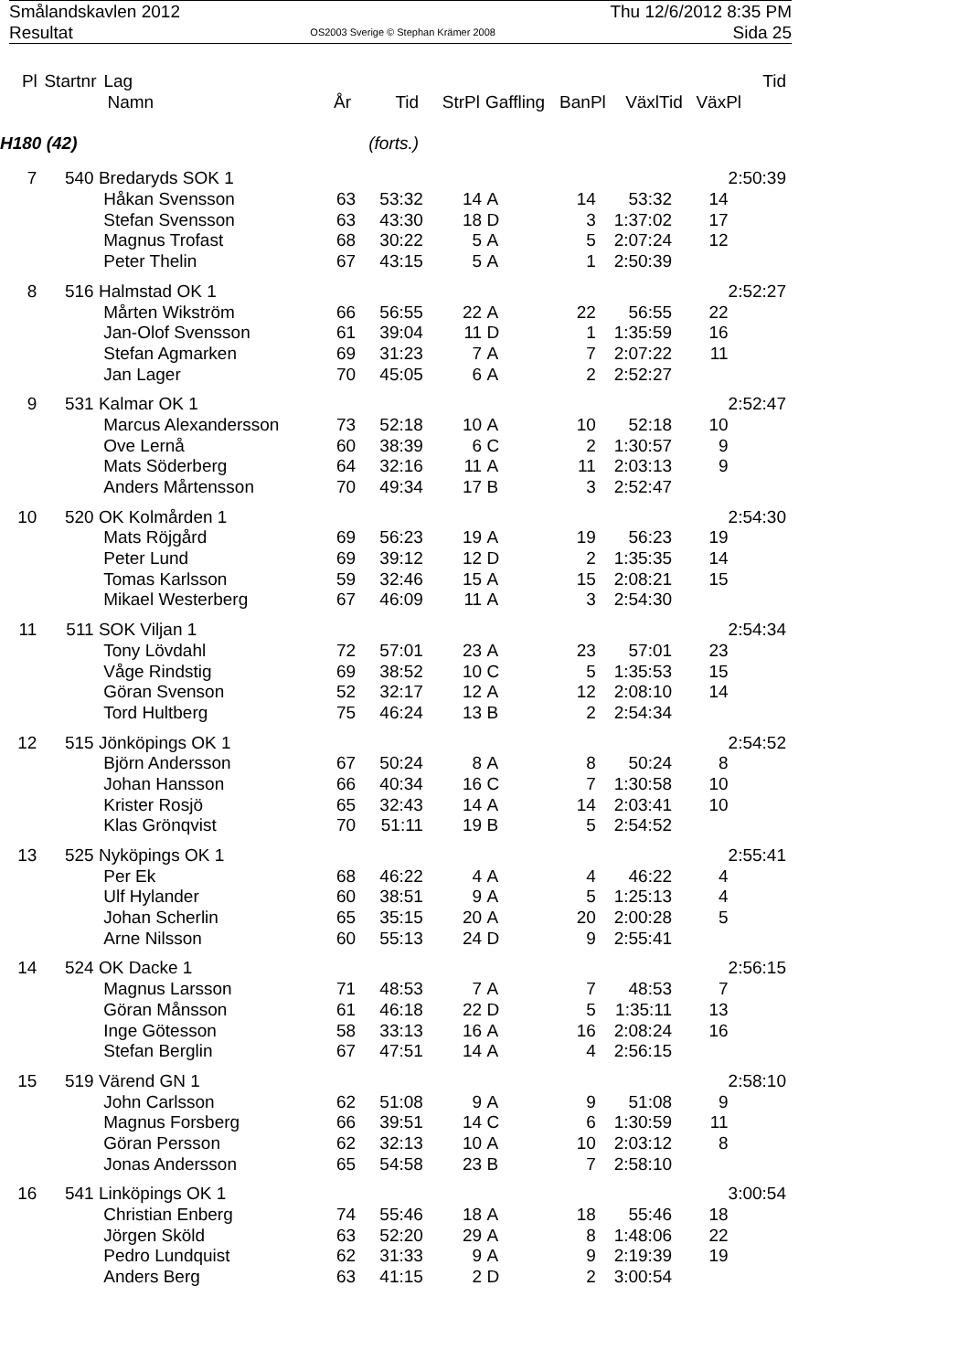Smålandskavlen 2012 Thu 12/6/2012 8:35 PM
Resultat OS2003 Sverige © Stephan Krämer 2008 Sida 25
| Pl | Startnr | Lag | | | | | | | | Tid |
| --- | --- | --- | --- | --- | --- | --- | --- | --- | --- | --- |
| | | Namn | År | Tid | StrPl | Gaffling | BanPl | VäxlTid | VäxPl | |
| H180 (42) | | | (forts.) | | | | | | | |
| 7 | 540 | Bredaryds SOK 1 | | | | | | | | 2:50:39 |
| | | Håkan Svensson | 63 | 53:32 | 14 | A | 14 | 53:32 | 14 | |
| | | Stefan Svensson | 63 | 43:30 | 18 | D | 3 | 1:37:02 | 17 | |
| | | Magnus Trofast | 68 | 30:22 | 5 | A | 5 | 2:07:24 | 12 | |
| | | Peter Thelin | 67 | 43:15 | 5 | A | 1 | 2:50:39 | | |
| 8 | 516 | Halmstad OK 1 | | | | | | | | 2:52:27 |
| | | Mårten Wikström | 66 | 56:55 | 22 | A | 22 | 56:55 | 22 | |
| | | Jan-Olof Svensson | 61 | 39:04 | 11 | D | 1 | 1:35:59 | 16 | |
| | | Stefan Agmarken | 69 | 31:23 | 7 | A | 7 | 2:07:22 | 11 | |
| | | Jan Lager | 70 | 45:05 | 6 | A | 2 | 2:52:27 | | |
| 9 | 531 | Kalmar OK 1 | | | | | | | | 2:52:47 |
| | | Marcus Alexandersson | 73 | 52:18 | 10 | A | 10 | 52:18 | 10 | |
| | | Ove Lernå | 60 | 38:39 | 6 | C | 2 | 1:30:57 | 9 | |
| | | Mats Söderberg | 64 | 32:16 | 11 | A | 11 | 2:03:13 | 9 | |
| | | Anders Mårtensson | 70 | 49:34 | 17 | B | 3 | 2:52:47 | | |
| 10 | 520 | OK Kolmården 1 | | | | | | | | 2:54:30 |
| | | Mats Röjgård | 69 | 56:23 | 19 | A | 19 | 56:23 | 19 | |
| | | Peter Lund | 69 | 39:12 | 12 | D | 2 | 1:35:35 | 14 | |
| | | Tomas Karlsson | 59 | 32:46 | 15 | A | 15 | 2:08:21 | 15 | |
| | | Mikael Westerberg | 67 | 46:09 | 11 | A | 3 | 2:54:30 | | |
| 11 | 511 | SOK Viljan 1 | | | | | | | | 2:54:34 |
| | | Tony Lövdahl | 72 | 57:01 | 23 | A | 23 | 57:01 | 23 | |
| | | Våge Rindstig | 69 | 38:52 | 10 | C | 5 | 1:35:53 | 15 | |
| | | Göran Svenson | 52 | 32:17 | 12 | A | 12 | 2:08:10 | 14 | |
| | | Tord Hultberg | 75 | 46:24 | 13 | B | 2 | 2:54:34 | | |
| 12 | 515 | Jönköpings OK 1 | | | | | | | | 2:54:52 |
| | | Björn Andersson | 67 | 50:24 | 8 | A | 8 | 50:24 | 8 | |
| | | Johan Hansson | 66 | 40:34 | 16 | C | 7 | 1:30:58 | 10 | |
| | | Krister Rosjö | 65 | 32:43 | 14 | A | 14 | 2:03:41 | 10 | |
| | | Klas Grönqvist | 70 | 51:11 | 19 | B | 5 | 2:54:52 | | |
| 13 | 525 | Nyköpings OK 1 | | | | | | | | 2:55:41 |
| | | Per Ek | 68 | 46:22 | 4 | A | 4 | 46:22 | 4 | |
| | | Ulf Hylander | 60 | 38:51 | 9 | A | 5 | 1:25:13 | 4 | |
| | | Johan Scherlin | 65 | 35:15 | 20 | A | 20 | 2:00:28 | 5 | |
| | | Arne Nilsson | 60 | 55:13 | 24 | D | 9 | 2:55:41 | | |
| 14 | 524 | OK Dacke 1 | | | | | | | | 2:56:15 |
| | | Magnus Larsson | 71 | 48:53 | 7 | A | 7 | 48:53 | 7 | |
| | | Göran Månsson | 61 | 46:18 | 22 | D | 5 | 1:35:11 | 13 | |
| | | Inge Götesson | 58 | 33:13 | 16 | A | 16 | 2:08:24 | 16 | |
| | | Stefan Berglin | 67 | 47:51 | 14 | A | 4 | 2:56:15 | | |
| 15 | 519 | Värend GN 1 | | | | | | | | 2:58:10 |
| | | John Carlsson | 62 | 51:08 | 9 | A | 9 | 51:08 | 9 | |
| | | Magnus Forsberg | 66 | 39:51 | 14 | C | 6 | 1:30:59 | 11 | |
| | | Göran Persson | 62 | 32:13 | 10 | A | 10 | 2:03:12 | 8 | |
| | | Jonas Andersson | 65 | 54:58 | 23 | B | 7 | 2:58:10 | | |
| 16 | 541 | Linköpings OK 1 | | | | | | | | 3:00:54 |
| | | Christian Enberg | 74 | 55:46 | 18 | A | 18 | 55:46 | 18 | |
| | | Jörgen Sköld | 63 | 52:20 | 29 | A | 8 | 1:48:06 | 22 | |
| | | Pedro Lundquist | 62 | 31:33 | 9 | A | 9 | 2:19:39 | 19 | |
| | | Anders Berg | 63 | 41:15 | 2 | D | 2 | 3:00:54 | | |